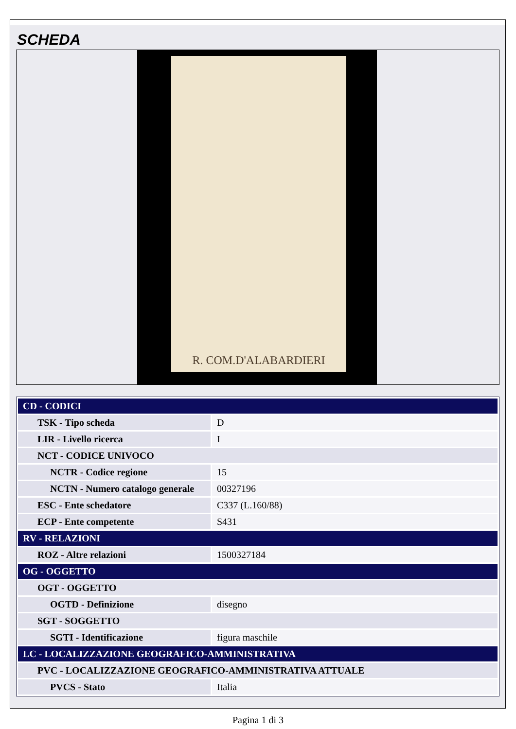SCHEDA
R. COM.D'ALABARDIERI
| CD - CODICI | |
| TSK - Tipo scheda | D |
| LIR - Livello ricerca | I |
| NCT - CODICE UNIVOCO | |
| NCTR - Codice regione | 15 |
| NCTN - Numero catalogo generale | 00327196 |
| ESC - Ente schedatore | C337 (L.160/88) |
| ECP - Ente competente | S431 |
| RV - RELAZIONI | |
| ROZ - Altre relazioni | 1500327184 |
| OG - OGGETTO | |
| OGT - OGGETTO | |
| OGTD - Definizione | disegno |
| SGT - SOGGETTO | |
| SGTI - Identificazione | figura maschile |
| LC - LOCALIZZAZIONE GEOGRAFICO-AMMINISTRATIVA | |
| PVC - LOCALIZZAZIONE GEOGRAFICO-AMMINISTRATIVA ATTUALE | |
| PVCS - Stato | Italia |
Pagina 1 di 3